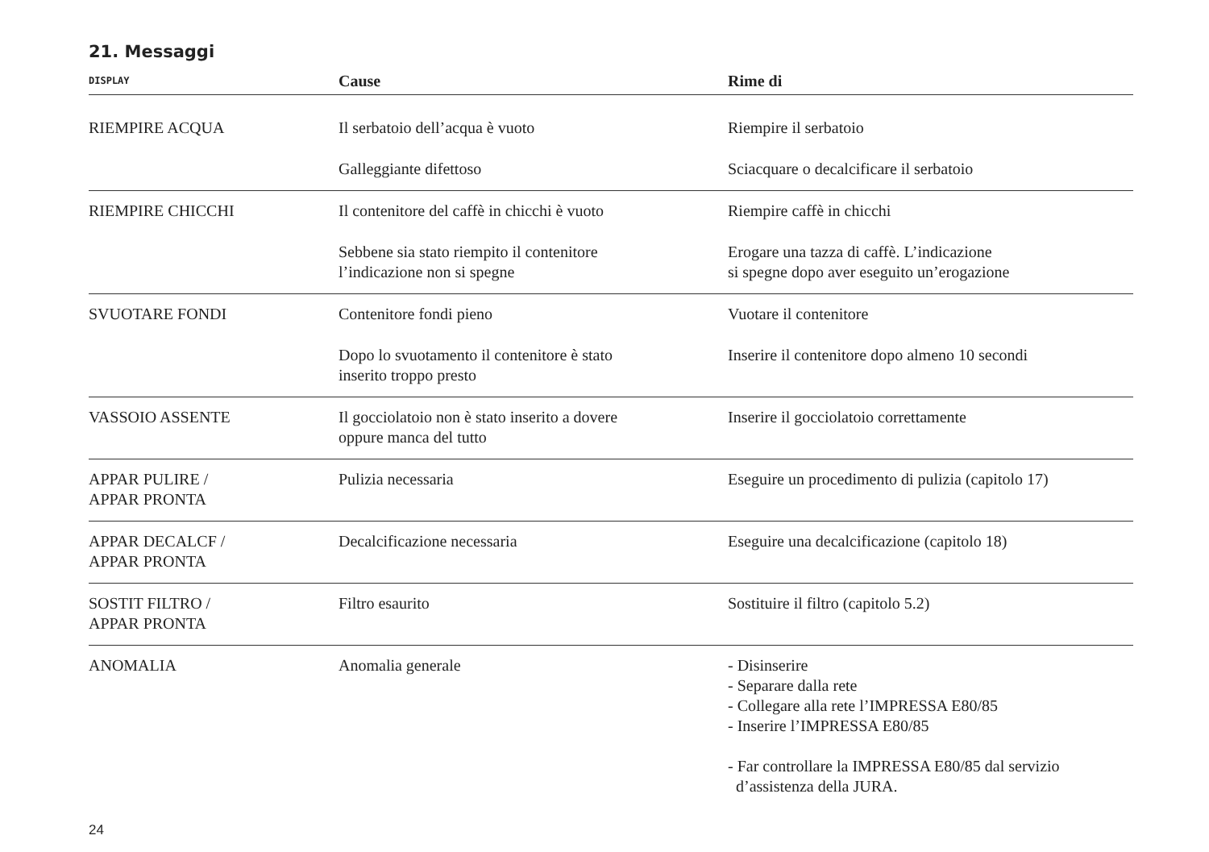21. Messaggi
| DISPLAY | Cause | Rime di |
| --- | --- | --- |
| RIEMPIRE ACQUA | Il serbatoio dell’acqua è vuoto | Riempire il serbatoio |
| | Galleggiante difettoso | Sciacquare o decalcificare il serbatoio |
| RIEMPIRE CHICCHI | Il contenitore del caffè in chicchi è vuoto | Riempire caffè in chicchi |
| | Sebbene sia stato riempito il contenitore l’indicazione non si spegne | Erogare una tazza di caffè. L’indicazione si spegne dopo aver eseguito un’erogazione |
| SVUOTARE FONDI | Contenitore fondi pieno | Vuotare il contenitore |
| | Dopo lo svuotamento il contenitore è stato inserito troppo presto | Inserire il contenitore dopo almeno 10 secondi |
| VASSOIO ASSENTE | Il gocciolatoio non è stato inserito a dovere oppure manca del tutto | Inserire il gocciolatoio correttamente |
| APPAR PULIRE / APPAR PRONTA | Pulizia necessaria | Eseguire un procedimento di pulizia (capitolo 17) |
| APPAR DECALCF / APPAR PRONTA | Decalcificazione necessaria | Eseguire una decalcificazione (capitolo 18) |
| SOSTIT FILTRO / APPAR PRONTA | Filtro esaurito | Sostituire il filtro (capitolo 5.2) |
| ANOMALIA | Anomalia generale | - Disinserire - Separare dalla rete - Collegare alla rete l’IMPRESSA E80/85 - Inserire l’IMPRESSA E80/85 - Far controllare la IMPRESSA E80/85 dal servizio d’assistenza della JURA. |
24